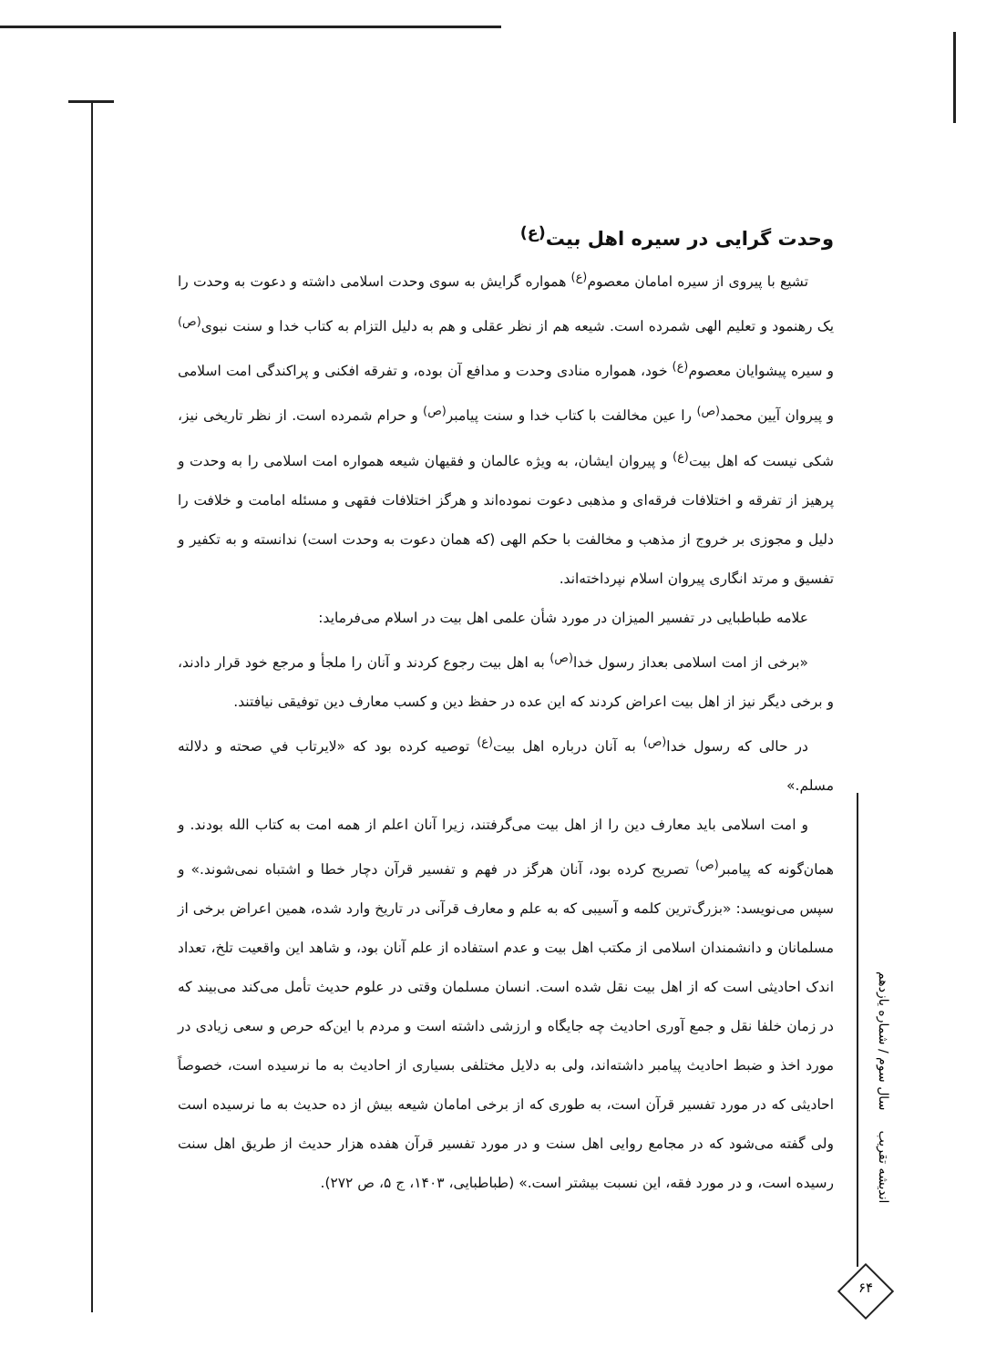وحدت گرایی در سیره اهل بیت<sup>(ع)</sup>
تشیع با پیروی از سیره امامان معصوم<sup>(ع)</sup> همواره گرایش به سوی وحدت اسلامی داشته و دعوت به وحدت را یک رهنمود و تعلیم الهی شمرده است. شیعه هم از نظر عقلی و هم به دلیل التزام به کتاب خدا و سنت نبوی<sup>(ص)</sup> و سیره پیشوایان معصوم<sup>(ع)</sup> خود، همواره منادی وحدت و مدافع آن بوده، و تفرقه افکنی و پراکندگی امت اسلامی و پیروان آیین محمد<sup>(ص)</sup> را عین مخالفت با کتاب خدا و سنت پیامبر<sup>(ص)</sup> و حرام شمرده است. از نظر تاریخی نیز، شکی نیست که اهل بیت<sup>(ع)</sup> و پیروان ایشان، به ویژه عالمان و فقیهان شیعه همواره امت اسلامی را به وحدت و پرهیز از تفرقه و اختلافات فرقه‌ای و مذهبی دعوت نموده‌اند و هرگز اختلافات فقهی و مسئله امامت و خلافت را دلیل و مجوزی بر خروج از مذهب و مخالفت با حکم الهی (که همان دعوت به وحدت است) ندانسته و به تکفیر و تفسیق و مرتد انگاری پیروان اسلام نپرداخته‌اند.
علامه طباطبایی در تفسیر المیزان در مورد شأن علمی اهل بیت در اسلام می‌فرماید:
«برخی از امت اسلامی بعداز رسول خدا<sup>(ص)</sup> به اهل بیت رجوع کردند و آنان را ملجأ و مرجع خود قرار دادند، و برخی دیگر نیز از اهل بیت اعراض کردند که این عده در حفظ دین و کسب معارف دین توفیقی نیافتند.
در حالی که رسول خدا<sup>(ص)</sup> به آنان درباره اهل بیت<sup>(ع)</sup> توصیه کرده بود که «لایرتاب في صحته و دلالته مسلم.»
و امت اسلامی باید معارف دین را از اهل بیت می‌گرفتند، زیرا آنان اعلم از همه امت به کتاب الله بودند. و همان‌گونه که پیامبر<sup>(ص)</sup> تصریح کرده بود، آنان هرگز در فهم و تفسیر قرآن دچار خطا و اشتباه نمی‌شوند.» و سپس می‌نویسد: «بزرگ‌ترین کلمه و آسیبی که به علم و معارف قرآنی در تاریخ وارد شده، همین اعراض برخی از مسلمانان و دانشمندان اسلامی از مکتب اهل بیت و عدم استفاده از علم آنان بود، و شاهد این واقعیت تلخ، تعداد اندک احادیثی است که از اهل بیت نقل شده است. انسان مسلمان وقتی در علوم حدیث تأمل می‌کند می‌بیند که در زمان خلفا نقل و جمع آوری احادیث چه جایگاه و ارزشی داشته است و مردم با این‌که حرص و سعی زیادی در مورد اخذ و ضبط احادیث پیامبر داشته‌اند، ولی به دلایل مختلفی بسیاری از احادیث به ما نرسیده است، خصوصاً احادیثی که در مورد تفسیر قرآن است، به طوری که از برخی امامان شیعه بیش از ده حدیث به ما نرسیده است ولی گفته می‌شود که در مجامع روایی اهل سنت و در مورد تفسیر قرآن هفده هزار حدیث از طریق اهل سنت رسیده است، و در مورد فقه، این نسبت بیشتر است.» (طباطبایی، ۱۴۰۳، ج ۵، ص ۲۷۲).
اندیشه تقریب سال سوم / شماره یازدهم
۶۴